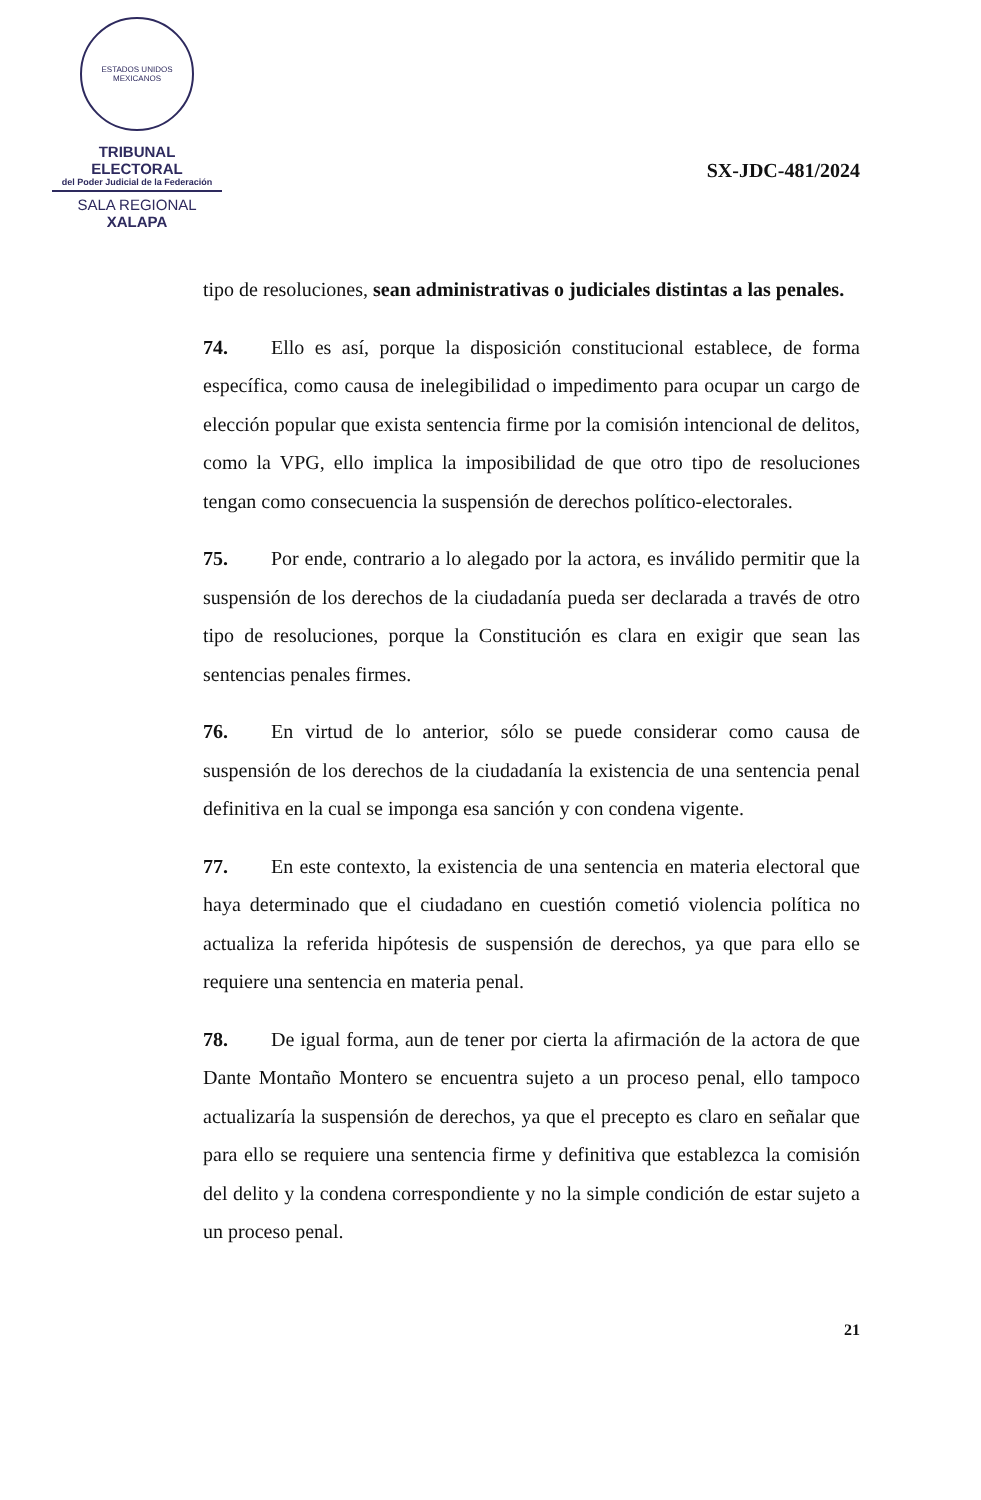ESTADOS UNIDOS MEXICANOS
TRIBUNAL ELECTORAL
del Poder Judicial de la Federación
SALA REGIONAL
XALAPA
SX-JDC-481/2024
tipo de resoluciones, sean administrativas o judiciales distintas a las penales.
74. Ello es así, porque la disposición constitucional establece, de forma específica, como causa de inelegibilidad o impedimento para ocupar un cargo de elección popular que exista sentencia firme por la comisión intencional de delitos, como la VPG, ello implica la imposibilidad de que otro tipo de resoluciones tengan como consecuencia la suspensión de derechos político-electorales.
75. Por ende, contrario a lo alegado por la actora, es inválido permitir que la suspensión de los derechos de la ciudadanía pueda ser declarada a través de otro tipo de resoluciones, porque la Constitución es clara en exigir que sean las sentencias penales firmes.
76. En virtud de lo anterior, sólo se puede considerar como causa de suspensión de los derechos de la ciudadanía la existencia de una sentencia penal definitiva en la cual se imponga esa sanción y con condena vigente.
77. En este contexto, la existencia de una sentencia en materia electoral que haya determinado que el ciudadano en cuestión cometió violencia política no actualiza la referida hipótesis de suspensión de derechos, ya que para ello se requiere una sentencia en materia penal.
78. De igual forma, aun de tener por cierta la afirmación de la actora de que Dante Montaño Montero se encuentra sujeto a un proceso penal, ello tampoco actualizaría la suspensión de derechos, ya que el precepto es claro en señalar que para ello se requiere una sentencia firme y definitiva que establezca la comisión del delito y la condena correspondiente y no la simple condición de estar sujeto a un proceso penal.
21